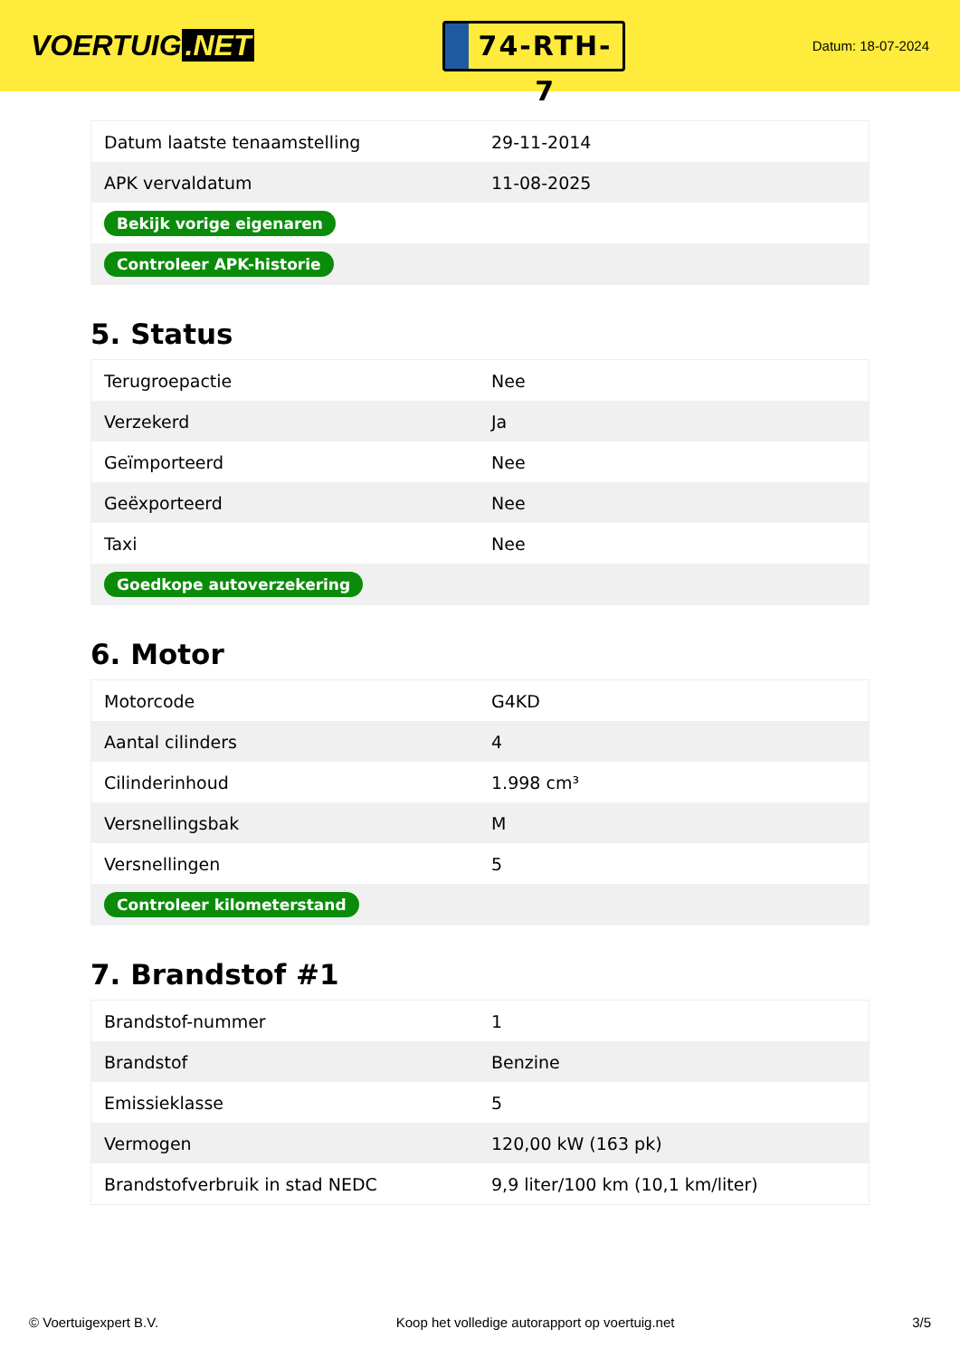VOERTUIG.NET
74-RTH-7
Datum: 18-07-2024
| Datum laatste tenaamstelling | 29-11-2014 |
| APK vervaldatum | 11-08-2025 |
| Bekijk vorige eigenaren | |
| Controleer APK-historie | |
5. Status
| Terugroepactie | Nee |
| Verzekerd | Ja |
| Geïmporteerd | Nee |
| Geëxporteerd | Nee |
| Taxi | Nee |
| Goedkope autoverzekering | |
6. Motor
| Motorcode | G4KD |
| Aantal cilinders | 4 |
| Cilinderinhoud | 1.998 cm³ |
| Versnellingsbak | M |
| Versnellingen | 5 |
| Controleer kilometerstand | |
7. Brandstof #1
| Brandstof-nummer | 1 |
| Brandstof | Benzine |
| Emissieklasse | 5 |
| Vermogen | 120,00 kW (163 pk) |
| Brandstofverbruik in stad NEDC | 9,9 liter/100 km (10,1 km/liter) |
© Voertuigexpert B.V. Koop het volledige autorapport op voertuig.net 3/5